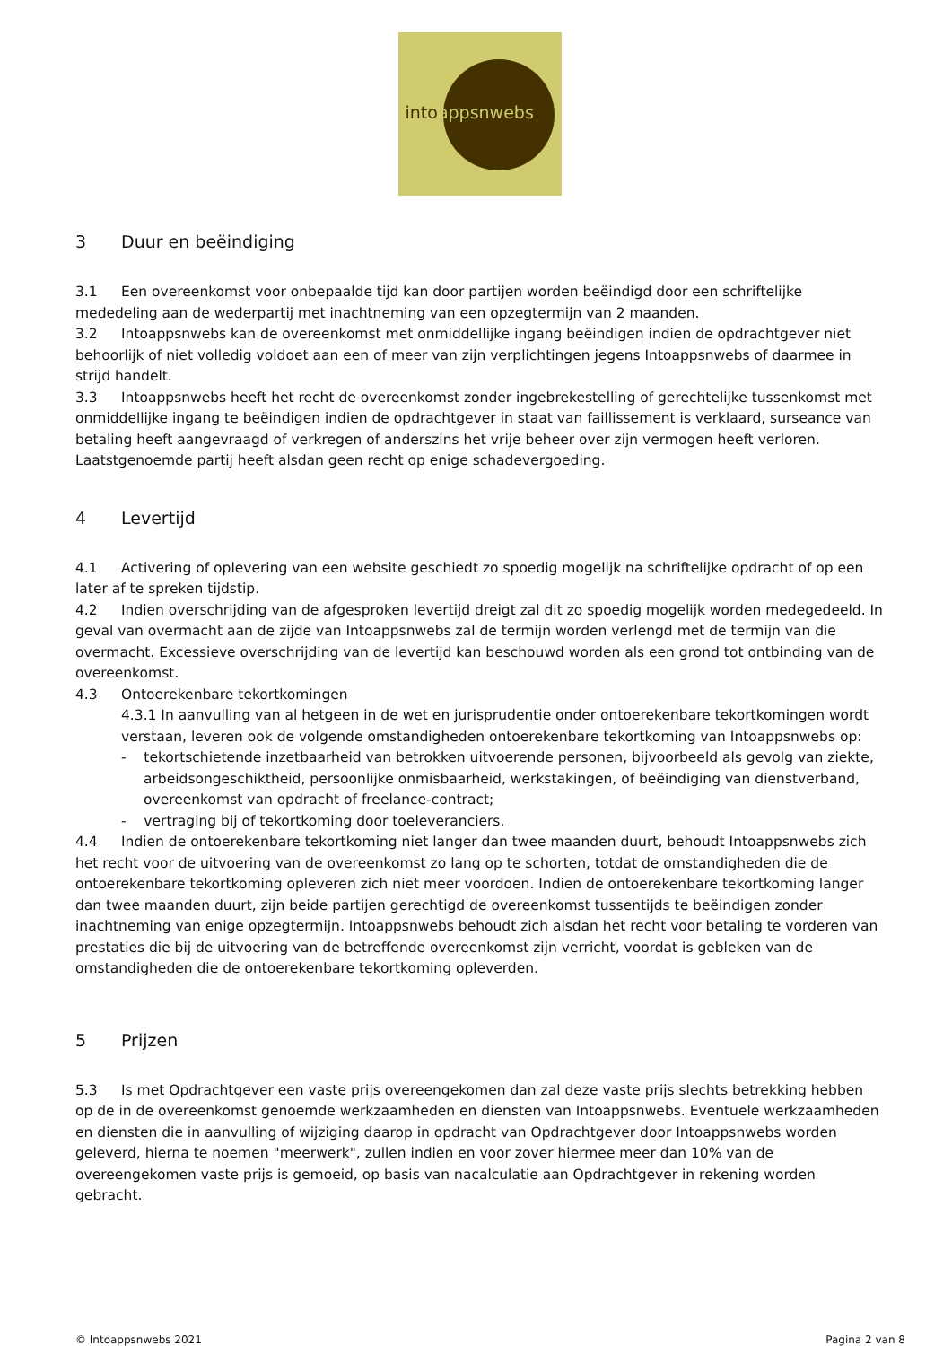intoappsnwebs
3 Duur en beëindiging
3.1 Een overeenkomst voor onbepaalde tijd kan door partijen worden beëindigd door een schriftelijke mededeling aan de wederpartij met inachtneming van een opzegtermijn van 2 maanden.
3.2 Intoappsnwebs kan de overeenkomst met onmiddellijke ingang beëindigen indien de opdrachtgever niet behoorlijk of niet volledig voldoet aan een of meer van zijn verplichtingen jegens Intoappsnwebs of daarmee in strijd handelt.
3.3 Intoappsnwebs heeft het recht de overeenkomst zonder ingebrekestelling of gerechtelijke tussenkomst met onmiddellijke ingang te beëindigen indien de opdrachtgever in staat van faillissement is verklaard, surseance van betaling heeft aangevraagd of verkregen of anderszins het vrije beheer over zijn vermogen heeft verloren. Laatstgenoemde partij heeft alsdan geen recht op enige schadevergoeding.
4 Levertijd
4.1 Activering of oplevering van een website geschiedt zo spoedig mogelijk na schriftelijke opdracht of op een later af te spreken tijdstip.
4.2 Indien overschrijding van de afgesproken levertijd dreigt zal dit zo spoedig mogelijk worden medegedeeld. In geval van overmacht aan de zijde van Intoappsnwebs zal de termijn worden verlengd met de termijn van die overmacht. Excessieve overschrijding van de levertijd kan beschouwd worden als een grond tot ontbinding van de overeenkomst.
4.3 Ontoerekenbare tekortkomingen
4.3.1 In aanvulling van al hetgeen in de wet en jurisprudentie onder ontoerekenbare tekortkomingen wordt verstaan, leveren ook de volgende omstandigheden ontoerekenbare tekortkoming van Intoappsnwebs op:
- tekortschietende inzetbaarheid van betrokken uitvoerende personen, bijvoorbeeld als gevolg van ziekte, arbeidsongeschiktheid, persoonlijke onmisbaarheid, werkstakingen, of beëindiging van dienstverband, overeenkomst van opdracht of freelance-contract;
- vertraging bij of tekortkoming door toeleveranciers.
4.4 Indien de ontoerekenbare tekortkoming niet langer dan twee maanden duurt, behoudt Intoappsnwebs zich het recht voor de uitvoering van de overeenkomst zo lang op te schorten, totdat de omstandigheden die de ontoerekenbare tekortkoming opleveren zich niet meer voordoen. Indien de ontoerekenbare tekortkoming langer dan twee maanden duurt, zijn beide partijen gerechtigd de overeenkomst tussentijds te beëindigen zonder inachtneming van enige opzegtermijn. Intoappsnwebs behoudt zich alsdan het recht voor betaling te vorderen van prestaties die bij de uitvoering van de betreffende overeenkomst zijn verricht, voordat is gebleken van de omstandigheden die de ontoerekenbare tekortkoming opleverden.
5 Prijzen
5.3 Is met Opdrachtgever een vaste prijs overeengekomen dan zal deze vaste prijs slechts betrekking hebben op de in de overeenkomst genoemde werkzaamheden en diensten van Intoappsnwebs. Eventuele werkzaamheden en diensten die in aanvulling of wijziging daarop in opdracht van Opdrachtgever door Intoappsnwebs worden geleverd, hierna te noemen "meerwerk", zullen indien en voor zover hiermee meer dan 10% van de overeengekomen vaste prijs is gemoeid, op basis van nacalculatie aan Opdrachtgever in rekening worden gebracht.
© Intoappsnwebs 2021 Pagina 2 van 8